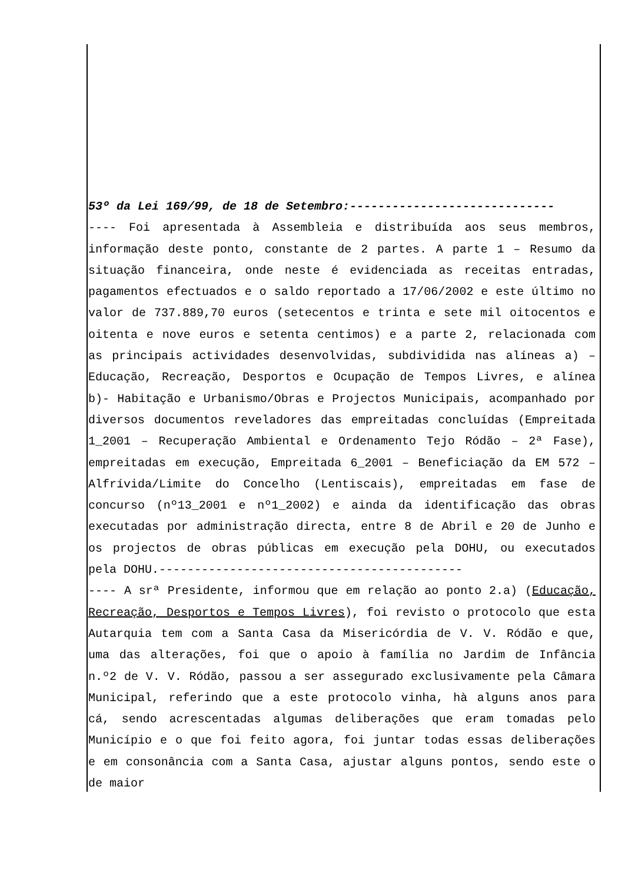53º da Lei 169/99, de 18 de Setembro:-----------------------------
---- Foi apresentada à Assembleia e distribuída aos seus membros, informação deste ponto, constante de 2 partes. A parte 1 – Resumo da situação financeira, onde neste é evidenciada as receitas entradas, pagamentos efectuados e o saldo reportado a 17/06/2002 e este último no valor de 737.889,70 euros (setecentos e trinta e sete mil oitocentos e oitenta e nove euros e setenta centimos) e a parte 2, relacionada com as principais actividades desenvolvidas, subdividida nas alíneas a) – Educação, Recreação, Desportos e Ocupação de Tempos Livres, e alínea b)- Habitação e Urbanismo/Obras e Projectos Municipais, acompanhado por diversos documentos reveladores das empreitadas concluídas (Empreitada 1_2001 – Recuperação Ambiental e Ordenamento Tejo Ródão – 2ª Fase), empreitadas em execução, Empreitada 6_2001 – Beneficiação da EM 572 – Alfrívida/Limite do Concelho (Lentiscais), empreitadas em fase de concurso (nº13_2001 e nº1_2002) e ainda da identificação das obras executadas por administração directa, entre 8 de Abril e 20 de Junho e os projectos de obras públicas em execução pela DOHU, ou executados pela DOHU.-------------------------------------------
---- A srª Presidente, informou que em relação ao ponto 2.a) (Educação, Recreação, Desportos e Tempos Livres), foi revisto o protocolo que esta Autarquia tem com a Santa Casa da Misericórdia de V. V. Ródão e que, uma das alterações, foi que o apoio à família no Jardim de Infância n.º2 de V. V. Ródão, passou a ser assegurado exclusivamente pela Câmara Municipal, referindo que a este protocolo vinha, hà alguns anos para cá, sendo acrescentadas algumas deliberações que eram tomadas pelo Município e o que foi feito agora, foi juntar todas essas deliberações e em consonância com a Santa Casa, ajustar alguns pontos, sendo este o de maior